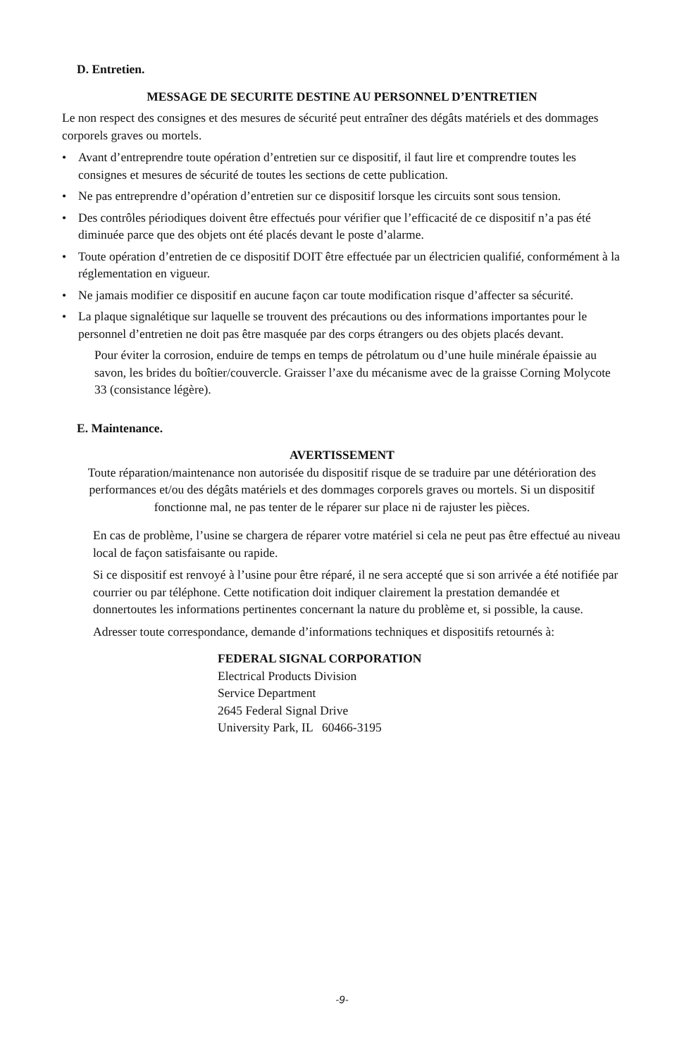D. Entretien.
MESSAGE DE SECURITE DESTINE AU PERSONNEL D’ENTRETIEN
Le non respect des consignes et des mesures de sécurité peut entraîner des dégâts matériels et des dommages corporels graves ou mortels.
• Avant d’entreprendre toute opération d’entretien sur ce dispositif, il faut lire et comprendre toutes les consignes et mesures de sécurité de toutes les sections de cette publication.
• Ne pas entreprendre d’opération d’entretien sur ce dispositif lorsque les circuits sont sous tension.
• Des contrôles périodiques doivent être effectués pour vérifier que l’efficacité de ce dispositif n’a pas été diminuée parce que des objets ont été placés devant le poste d’alarme.
• Toute opération d’entretien de ce dispositif DOIT être effectuée par un électricien qualifié, conformément à la réglementation en vigueur.
• Ne jamais modifier ce dispositif en aucune façon car toute modification risque d’affecter sa sécurité.
• La plaque signalétique sur laquelle se trouvent des précautions ou des informations importantes pour le personnel d’entretien ne doit pas être masquée par des corps étrangers ou des objets placés devant.
Pour éviter la corrosion, enduire de temps en temps de pétrolatum ou d’une huile minérale épaissie au savon, les brides du boîtier/couvercle. Graisser l’axe du mécanisme avec de la graisse Corning Molycote 33 (consistance légère).
E. Maintenance.
AVERTISSEMENT
Toute réparation/maintenance non autorisée du dispositif risque de se traduire par une détérioration des performances et/ou des dégâts matériels et des dommages corporels graves ou mortels. Si un dispositif fonctionne mal, ne pas tenter de le réparer sur place ni de rajuster les pièces.
En cas de problème, l’usine se chargera de réparer votre matériel si cela ne peut pas être effectué au niveau local de façon satisfaisante ou rapide.
Si ce dispositif est renvoyé à l’usine pour être réparé, il ne sera accepté que si son arrivée a été notifiée par courrier ou par téléphone. Cette notification doit indiquer clairement la prestation demandée et donnertoutes les informations pertinentes concernant la nature du problème et, si possible, la cause.
Adresser toute correspondance, demande d’informations techniques et dispositifs retournés à:
FEDERAL SIGNAL CORPORATION
Electrical Products Division
Service Department
2645 Federal Signal Drive
University Park, IL 60466-3195
-9-